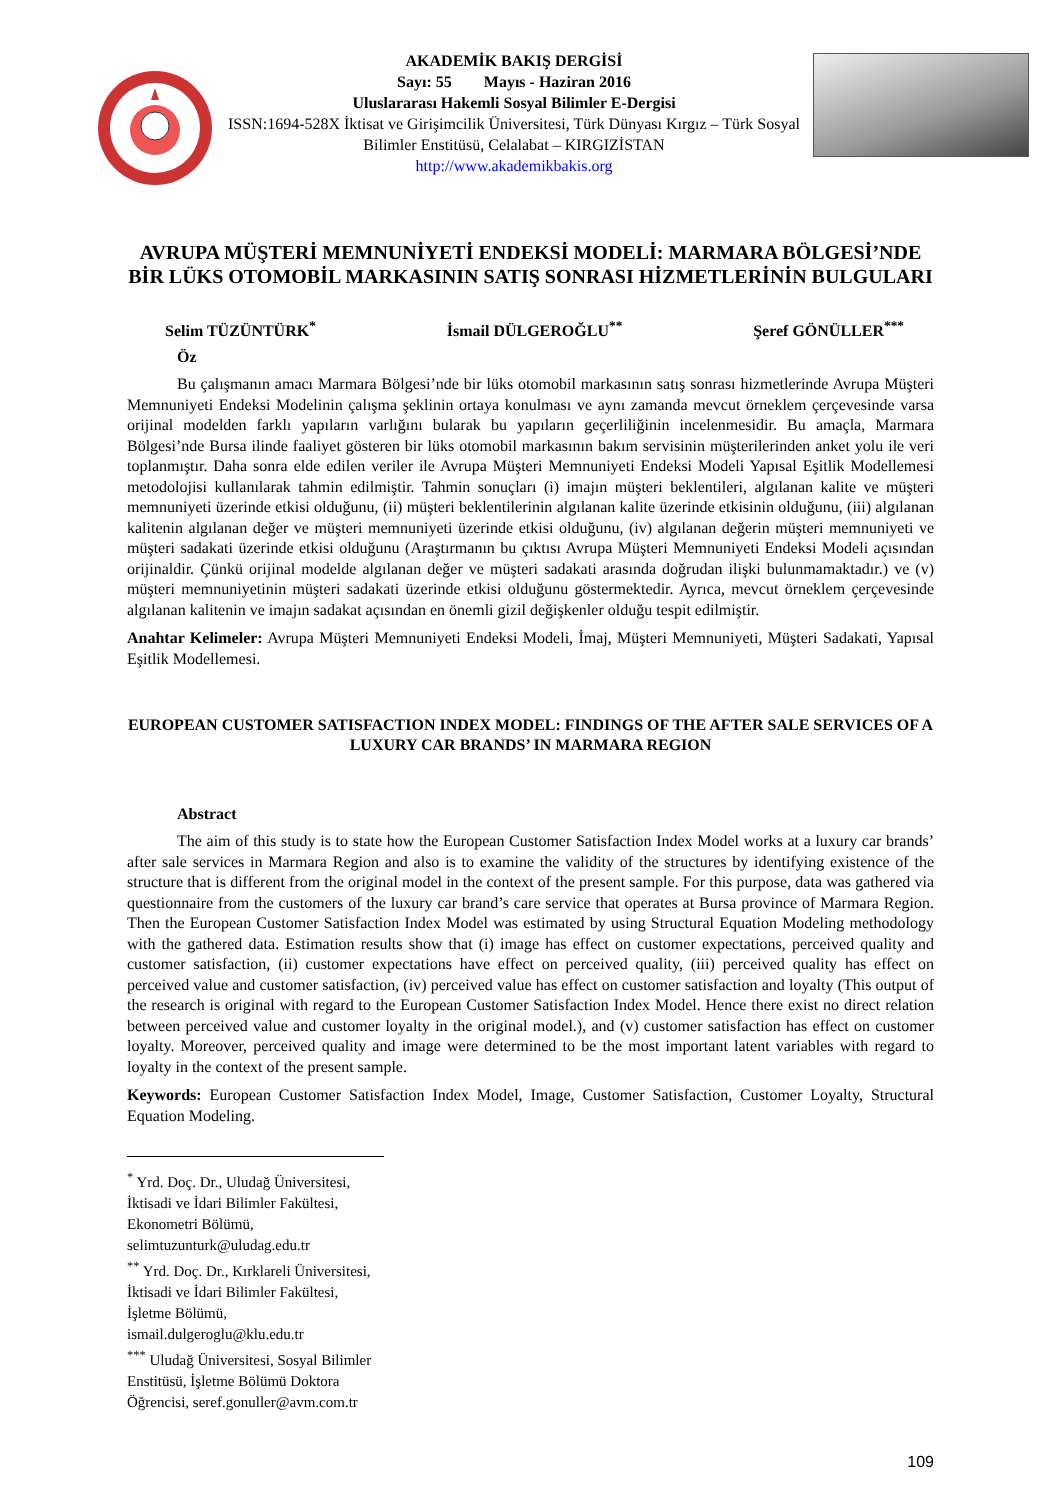AKADEMİK BAKIŞ DERGİSİ
Sayı: 55 Mayıs - Haziran 2016
Uluslararası Hakemli Sosyal Bilimler E-Dergisi
ISSN:1694-528X İktisat ve Girişimcilik Üniversitesi, Türk Dünyası Kırgız – Türk Sosyal Bilimler Enstitüsü, Celalabat – KIRGIZİSTAN
http://www.akademikbakis.org
AVRUPA MÜŞTERİ MEMNUNİYETİ ENDEKSİ MODELİ: MARMARA BÖLGESİ’NDE BİR LÜKS OTOMOBİL MARKASININ SATIŞ SONRASI HİZMETLERİNİN BULGULARI
Selim TÜZÜNTÜRK<sup>*</sup> İsmail DÜLGEROĞLU<sup>**</sup> Şeref GÖNÜLLER<sup>***</sup>
Öz
Bu çalışmanın amacı Marmara Bölgesi’nde bir lüks otomobil markasının satış sonrası hizmetlerinde Avrupa Müşteri Memnuniyeti Endeksi Modelinin çalışma şeklinin ortaya konulması ve aynı zamanda mevcut örneklem çerçevesinde varsa orijinal modelden farklı yapıların varlığını bularak bu yapıların geçerliliğinin incelenmesidir. Bu amaçla, Marmara Bölgesi’nde Bursa ilinde faaliyet gösteren bir lüks otomobil markasının bakım servisinin müşterilerinden anket yolu ile veri toplanmıştır. Daha sonra elde edilen veriler ile Avrupa Müşteri Memnuniyeti Endeksi Modeli Yapısal Eşitlik Modellemesi metodolojisi kullanılarak tahmin edilmiştir. Tahmin sonuçları (i) imajın müşteri beklentileri, algılanan kalite ve müşteri memnuniyeti üzerinde etkisi olduğunu, (ii) müşteri beklentilerinin algılanan kalite üzerinde etkisinin olduğunu, (iii) algılanan kalitenin algılanan değer ve müşteri memnuniyeti üzerinde etkisi olduğunu, (iv) algılanan değerin müşteri memnuniyeti ve müşteri sadakati üzerinde etkisi olduğunu (Araştırmanın bu çıktısı Avrupa Müşteri Memnuniyeti Endeksi Modeli açısından orijinaldir. Çünkü orijinal modelde algılanan değer ve müşteri sadakati arasında doğrudan ilişki bulunmamaktadır.) ve (v) müşteri memnuniyetinin müşteri sadakati üzerinde etkisi olduğunu göstermektedir. Ayrıca, mevcut örneklem çerçevesinde algılanan kalitenin ve imajın sadakat açısından en önemli gizil değişkenler olduğu tespit edilmiştir.
Anahtar Kelimeler: Avrupa Müşteri Memnuniyeti Endeksi Modeli, İmaj, Müşteri Memnuniyeti, Müşteri Sadakati, Yapısal Eşitlik Modellemesi.
EUROPEAN CUSTOMER SATISFACTION INDEX MODEL: FINDINGS OF THE AFTER SALE SERVICES OF A LUXURY CAR BRANDS’ IN MARMARA REGION
Abstract
The aim of this study is to state how the European Customer Satisfaction Index Model works at a luxury car brands’ after sale services in Marmara Region and also is to examine the validity of the structures by identifying existence of the structure that is different from the original model in the context of the present sample. For this purpose, data was gathered via questionnaire from the customers of the luxury car brand’s care service that operates at Bursa province of Marmara Region. Then the European Customer Satisfaction Index Model was estimated by using Structural Equation Modeling methodology with the gathered data. Estimation results show that (i) image has effect on customer expectations, perceived quality and customer satisfaction, (ii) customer expectations have effect on perceived quality, (iii) perceived quality has effect on perceived value and customer satisfaction, (iv) perceived value has effect on customer satisfaction and loyalty (This output of the research is original with regard to the European Customer Satisfaction Index Model. Hence there exist no direct relation between perceived value and customer loyalty in the original model.), and (v) customer satisfaction has effect on customer loyalty. Moreover, perceived quality and image were determined to be the most important latent variables with regard to loyalty in the context of the present sample.
Keywords: European Customer Satisfaction Index Model, Image, Customer Satisfaction, Customer Loyalty, Structural Equation Modeling.
<sup>*</sup> Yrd. Doç. Dr., Uludağ Üniversitesi, İktisadi ve İdari Bilimler Fakültesi, Ekonometri Bölümü, selimtuzunturk@uludag.edu.tr
<sup>**</sup> Yrd. Doç. Dr., Kırklareli Üniversitesi, İktisadi ve İdari Bilimler Fakültesi, İşletme Bölümü, ismail.dulgeroglu@klu.edu.tr
<sup>***</sup> Uludağ Üniversitesi, Sosyal Bilimler Enstitüsü, İşletme Bölümü Doktora Öğrencisi, seref.gonuller@avm.com.tr
109